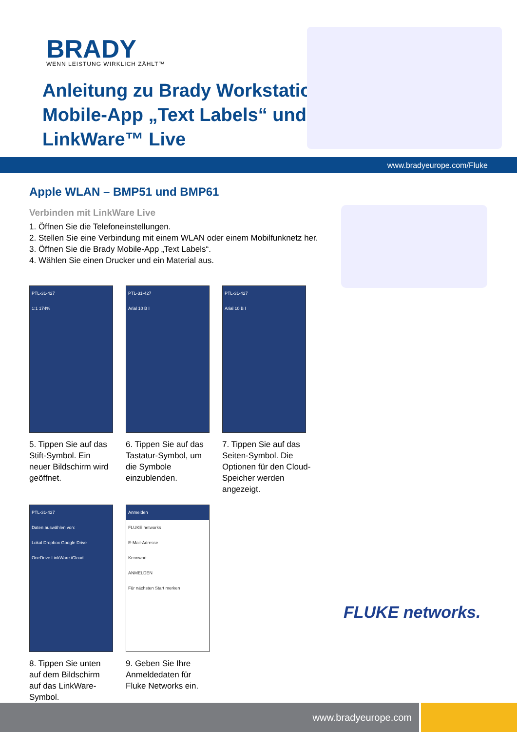BRADY WENN LEISTUNG WIRKLICH ZÄHLT™
Anleitung zu Brady Workstation
Mobile-App „Text Labels“ und
LinkWare™ Live
www.bradyeurope.com/Fluke
Apple WLAN – BMP51 und BMP61
Verbinden mit LinkWare Live
1. Öffnen Sie die Telefoneinstellungen.
2. Stellen Sie eine Verbindung mit einem WLAN oder einem Mobilfunknetz her.
3. Öffnen Sie die Brady Mobile-App „Text Labels“.
4. Wählen Sie einen Drucker und ein Material aus.
PTL-31-427
1:1 174%
5. Tippen Sie auf das Stift-Symbol. Ein neuer Bildschirm wird geöffnet.
PTL-31-427
Arial 10 B I
6. Tippen Sie auf das Tastatur-Symbol, um die Symbole einzublenden.
PTL-31-427
Arial 10 B I
7. Tippen Sie auf das Seiten-Symbol. Die Optionen für den Cloud-Speicher werden angezeigt.
PTL-31-427
Daten auswählen von:
Lokal Dropbox Google Drive
OneDrive LinkWare iCloud
8. Tippen Sie unten auf dem Bildschirm auf das LinkWare-Symbol.
Anmelden
FLUKE networks
E-Mail-Adresse
Kennwort
ANMELDEN
Für nächsten Start merken
9. Geben Sie Ihre Anmeldedaten für Fluke Networks ein.
FLUKE networks.
www.bradyeurope.com